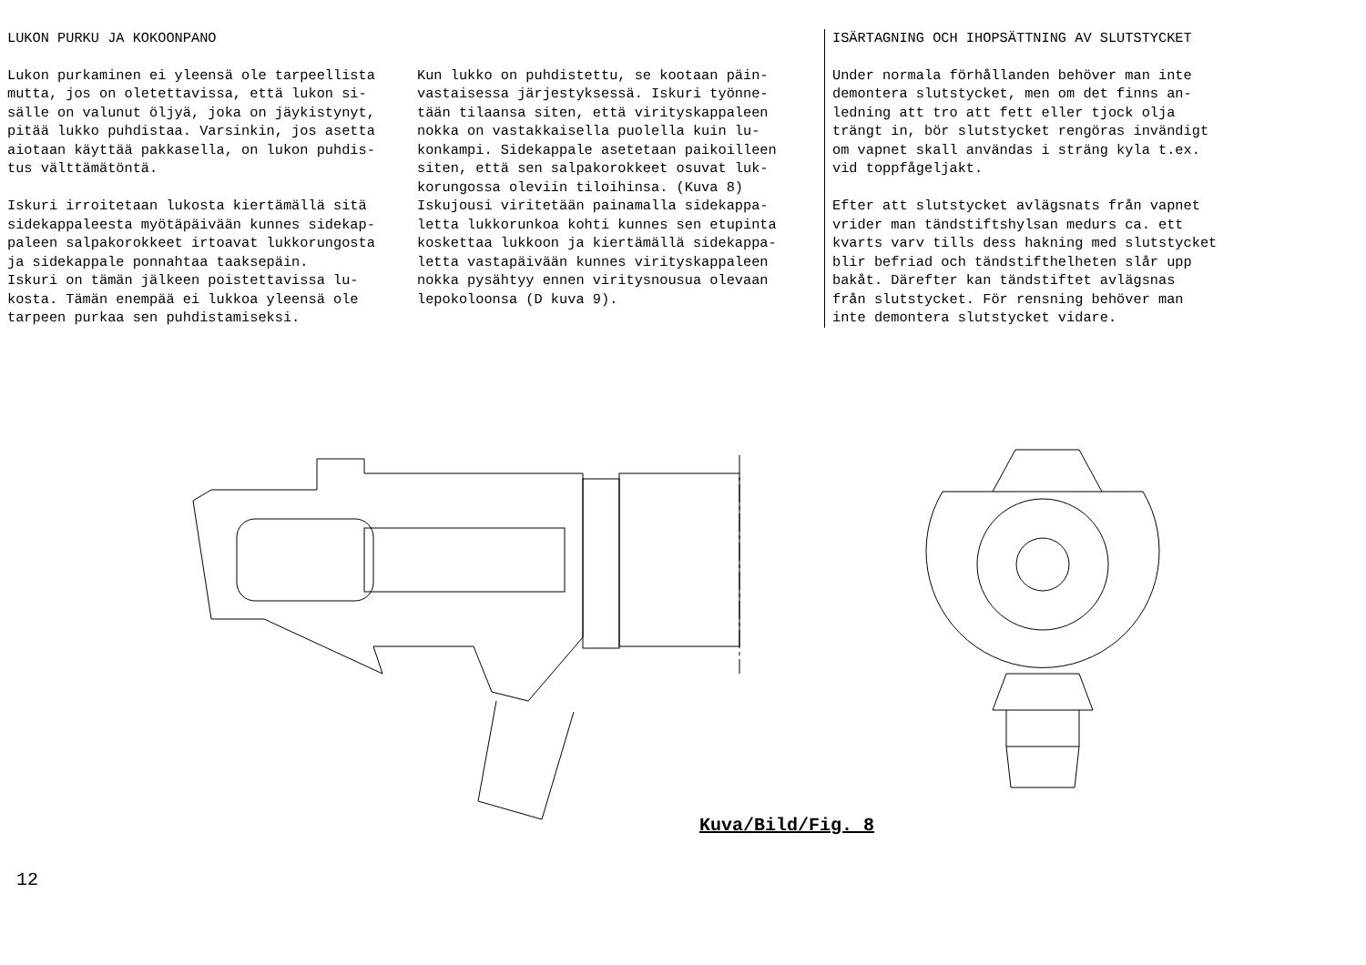LUKON PURKU JA KOKOONPANO
Lukon purkaminen ei yleensä ole tarpeellista mutta, jos on oletettavissa, että lukon si- sälle on valunut öljyä, joka on jäykistynyt, pitää lukko puhdistaa. Varsinkin, jos asetta aiotaan käyttää pakkasella, on lukon puhdis- tus välttämätöntä. Iskuri irroitetaan lukosta kiertämällä sitä sidekappaleesta myötäpäivään kunnes sidekap- paleen salpakorokkeet irtoavat lukkorungosta ja sidekappale ponnahtaa taaksepäin. Iskuri on tämän jälkeen poistettavissa lu- kosta. Tämän enempää ei lukkoa yleensä ole tarpeen purkaa sen puhdistamiseksi.
Kun lukko on puhdistettu, se kootaan päin- vastaisessa järjestyksessä. Iskuri työnne- tään tilaansa siten, että virityskappaleen nokka on vastakkaisella puolella kuin lu- konkampi. Sidekappale asetetaan paikoilleen siten, että sen salpakorokkeet osuvat luk- korungossa oleviin tiloihinsa. (Kuva 8) Iskujousi viritetään painamalla sidekappa- letta lukkorunkoa kohti kunnes sen etupinta koskettaa lukkoon ja kiertämällä sidekappa- letta vastapäivään kunnes virityskappaleen nokka pysähtyy ennen viritysnousua olevaan lepokoloonsa (D kuva 9).
ISÄRTAGNING OCH IHOPSÄTTNING AV SLUTSTYCKET
Under normala förhållanden behöver man inte demontera slutstycket, men om det finns an- ledning att tro att fett eller tjock olja trängt in, bör slutstycket rengöras invändigt om vapnet skall användas i sträng kyla t.ex. vid toppfågeljakt. Efter att slutstycket avlägsnats från vapnet vrider man tändstiftshylsan medurs ca. ett kvarts varv tills dess hakning med slutstycket blir befriad och tändstifthelheten slår upp bakåt. Därefter kan tändstiftet avlägsnas från slutstycket. För rensning behöver man inte demontera slutstycket vidare.
Kuva/Bild/Fig. 8
12